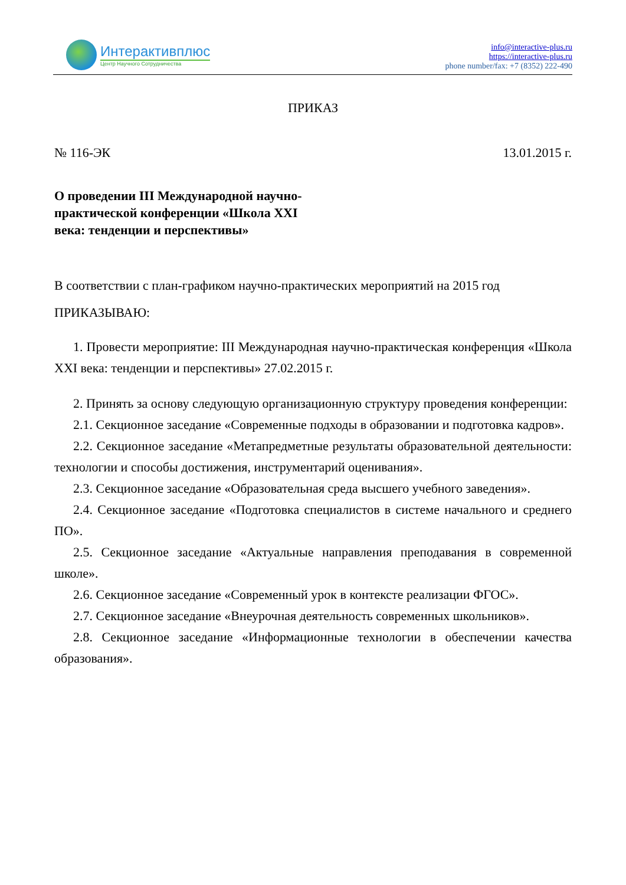Интерактивплюс
Центр Научного Сотрудничества
info@interactive-plus.ru
https://interactive-plus.ru
phone number/fax: +7 (8352) 222-490
ПРИКАЗ
№ 116-ЭК 13.01.2015 г.
О проведении III Международной научно-практической конференции «Школа XXI века: тенденции и перспективы»
В соответствии с план-графиком научно-практических мероприятий на 2015 год
ПРИКАЗЫВАЮ:
1. Провести мероприятие: III Международная научно-практическая конференция «Школа XXI века: тенденции и перспективы» 27.02.2015 г.
2. Принять за основу следующую организационную структуру проведения конференции:
2.1. Секционное заседание «Современные подходы в образовании и подготовка кадров».
2.2. Секционное заседание «Метапредметные результаты образовательной деятельности: технологии и способы достижения, инструментарий оценивания».
2.3. Секционное заседание «Образовательная среда высшего учебного заведения».
2.4. Секционное заседание «Подготовка специалистов в системе начального и среднего ПО».
2.5. Секционное заседание «Актуальные направления преподавания в современной школе».
2.6. Секционное заседание «Современный урок в контексте реализации ФГОС».
2.7. Секционное заседание «Внеурочная деятельность современных школьников».
2.8. Секционное заседание «Информационные технологии в обеспечении качества образования».